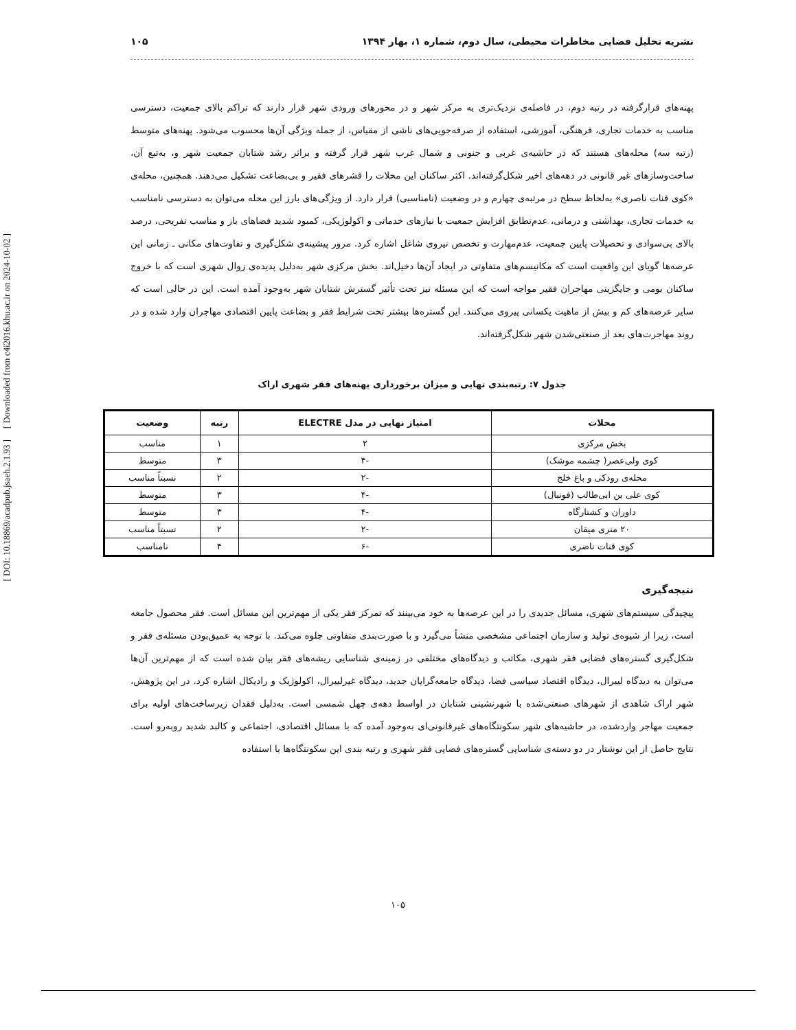نشریه تحلیل فضایی مخاطرات محیطی، سال دوم، شماره ۱، بهار ۱۳۹۴ ۱۰۵
[ DOI: 10.18869/acadpub.jsaeh.2.1.93 ]
[ Downloaded from c4i2016.khu.ac.ir on 2024-10-02 ]
پهنه‌های قرارگرفته در رتبه دوم، در فاصله‌ی نزدیک‌تری به مرکز شهر و در محورهای ورودی شهر قرار دارند که تراکم بالای جمعیت، دسترسی مناسب به خدمات تجاری، فرهنگی، آموزشی، استفاده از صرفه‌جویی‌های ناشی از مقیاس، از جمله ویژگی آن‌ها محسوب می‌شود. پهنه‌های متوسط (رتبه سه) محله‌های هستند که در حاشیه‌ی غربی و جنوبی و شمال غرب شهر قرار گرفته و براثر رشد شتابان جمعیت شهر و، به‌تبع آن، ساخت‌وسازهای غیر قانونی در دهه‌های اخیر شکل‌گرفته‌اند. اکثر ساکنان این محلات را قشرهای فقیر و بی‌بضاعت تشکیل می‌دهند. همچنین، محله‌ی «کوی قنات ناصری» به‌لحاظ سطح در مرتبه‌ی چهارم و در وضعیت (نامناسبی) قرار دارد. از ویژگی‌های بارز این محله می‌توان به دسترسی نامناسب به خدمات تجاری، بهداشتی و درمانی، عدم‌تطابق افزایش جمعیت با نیازهای خدماتی و اکولوژیکی، کمبود شدید فضاهای باز و مناسب تفریحی، درصد بالای بی‌سوادی و تحصیلات پایین جمعیت، عدم‌مهارت و تخصص نیروی شاغل اشاره کرد. مرور پیشینه‌ی شکل‌گیری و تفاوت‌های مکانی ـ زمانی این عرصه‌ها گویای این واقعیت است که مکانیسم‌های متفاوتی در ایجاد آن‌ها دخیل‌اند. بخش مرکزی شهر به‌دلیل پدیده‌ی زوال شهری است که با خروج ساکنان بومی و جایگزینی مهاجران فقیر مواجه است که این مسئله نیز تحت تأثیر گسترش شتابان شهر به‌وجود آمده است. این در حالی است که سایر عرصه‌های کم و بیش از ماهیت یکسانی پیروی می‌کنند. این گستره‌ها بیشتر تحت شرایط فقر و بضاعت پایین اقتصادی مهاجران وارد شده و در روند مهاجرت‌های بعد از صنعتی‌شدن شهر شکل‌گرفته‌اند.
جدول ۷: رتبه‌بندی نهایی و میزان برخورداری پهنه‌های فقر شهری اراک
| محلات | امتیاز نهایی در مدل ELECTRE | رتبه | وضعیت |
| --- | --- | --- | --- |
| بخش مرکزی | ۲ | ۱ | مناسب |
| کوی ولی‌عصر( چشمه موشک) | -۴ | ۳ | متوسط |
| محله‌ی رودکی و باغ خلج | -۲ | ۲ | نسبتاً مناسب |
| کوی علی بن ابی‌طالب (فوتبال) | -۴ | ۳ | متوسط |
| داوران و کشتارگاه | -۴ | ۳ | متوسط |
| ۲۰ متری میقان | -۲ | ۲ | نسبتاً مناسب |
| کوی قنات ناصری | -۶ | ۴ | نامناسب |
نتیجه‌گیری
پیچیدگی سیستم‌های شهری، مسائل جدیدی را در این عرصه‌ها به خود می‌بینند که تمرکز فقر یکی از مهم‌ترین این مسائل است. فقر محصول جامعه است، زیرا از شیوه‌ی تولید و سازمان اجتماعی مشخصی منشأ می‌گیرد و با صورت‌بندی متفاوتی جلوه می‌کند. با توجه به عمیق‌بودن مسئله‌ی فقر و شکل‌گیری گستره‌های فضایی فقر شهری، مکاتب و دیدگاه‌های مختلفی در زمینه‌ی شناسایی ریشه‌های فقر بیان شده است که از مهم‌ترین آن‌ها می‌توان به دیدگاه لیبرال، دیدگاه اقتصاد سیاسی فضا، دیدگاه جامعه‌گرایان جدید، دیدگاه غیرلیبرال، اکولوژیک و رادیکال اشاره کرد. در این پژوهش، شهر اراک شاهدی از شهرهای صنعتی‌شده با شهرنشینی شتابان در اواسط دهه‌ی چهل شمسی است. به‌دلیل فقدان زیرساخت‌های اولیه برای جمعیت مهاجر واردشده، در حاشیه‌های شهر سکونتگاه‌های غیرقانونی‌ای به‌وجود آمده که با مسائل اقتصادی، اجتماعی و کالبد شدید روبه‌رو است. نتایج حاصل از این نوشتار در دو دسته‌ی شناسایی گستره‌های فضایی فقر شهری و رتبه بندی این سکونتگاه‌ها با استفاده
۱۰۵